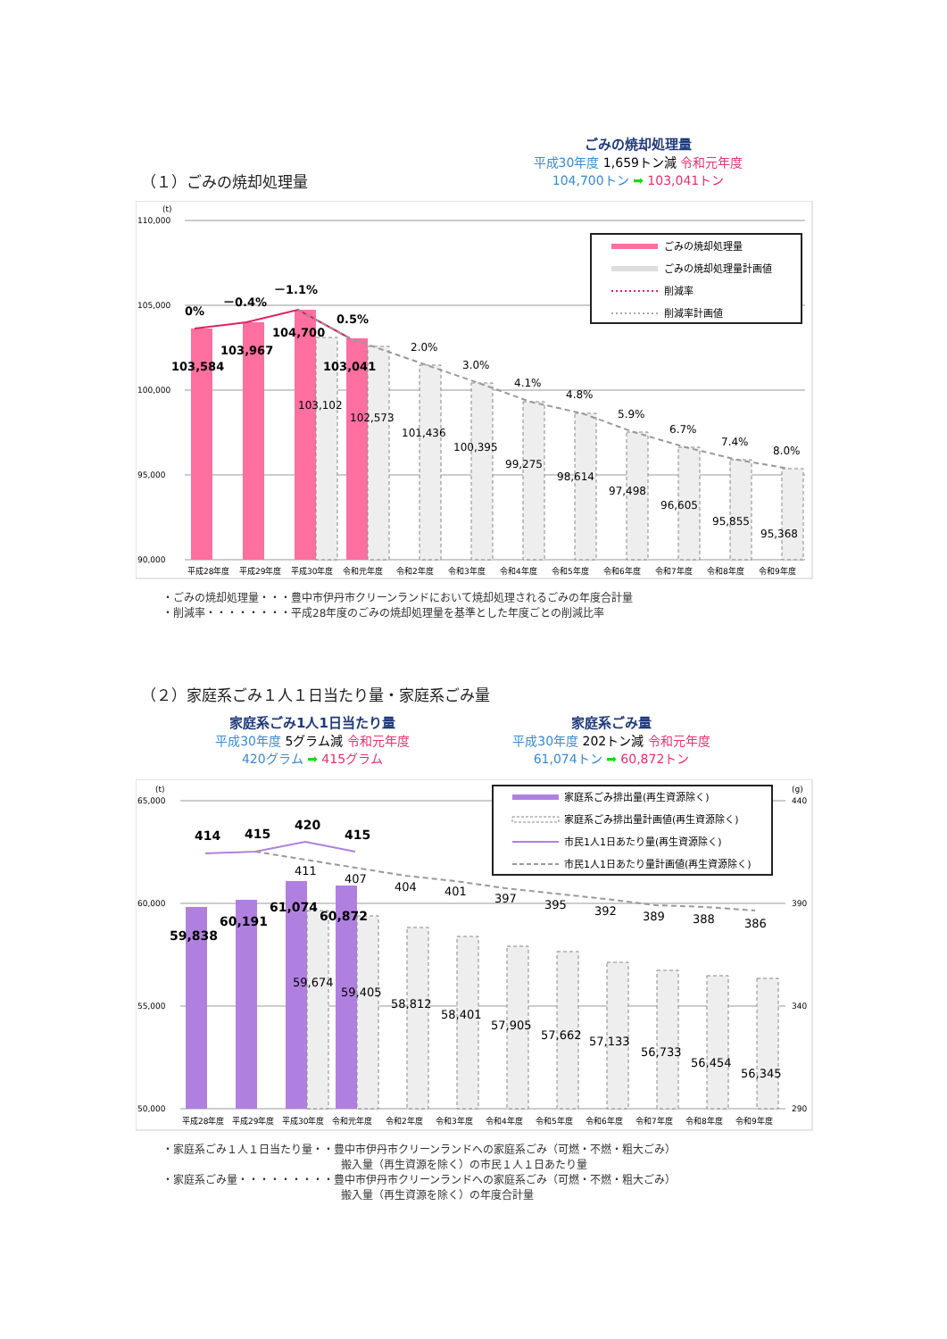ごみの焼却処理量
平成30年度 1,659トン減 令和元年度
104,700トン ➡ 103,041トン
（１）ごみの焼却処理量
(t)
110,000
105,000
100,000
95,000
90,000
0%
－0.4%
－1.1%
0.5%
103,584
103,967
104,700
103,041
2.0%
3.0%
4.1%
4.8%
5.9%
6.7%
7.4%
8.0%
103,102
102,573
101,436
100,395
99,275
98,614
97,498
96,605
95,855
95,368
平成28年度
平成29年度
平成30年度
令和元年度
令和2年度
令和3年度
令和4年度
令和5年度
令和6年度
令和7年度
令和8年度
令和9年度
ごみの焼却処理量
ごみの焼却処理量計画値
削減率
削減率計画値
・ごみの焼却処理量・・・豊中市伊丹市クリーンランドにおいて焼却処理されるごみの年度合計量
・削減率・・・・・・・・平成28年度のごみの焼却処理量を基準とした年度ごとの削減比率
（２）家庭系ごみ１人１日当たり量・家庭系ごみ量
家庭系ごみ1人1日当たり量
平成30年度 5グラム減 令和元年度
420グラム ➡ 415グラム
家庭系ごみ量
平成30年度 202トン減 令和元年度
61,074トン ➡ 60,872トン
(t)
(g)
65,000
60,000
55,000
50,000
440
390
340
290
414
415
420
415
59,838
60,191
61,074
60,872
411
407
404
401
397
395
392
389
388
386
59,674
59,405
58,812
58,401
57,905
57,662
57,133
56,733
56,454
56,345
平成28年度
平成29年度
平成30年度
令和元年度
令和2年度
令和3年度
令和4年度
令和5年度
令和6年度
令和7年度
令和8年度
令和9年度
家庭系ごみ排出量(再生資源除く)
家庭系ごみ排出量計画値(再生資源除く)
市民1人1日あたり量(再生資源除く)
市民1人1日あたり量計画値(再生資源除く)
・家庭系ごみ１人１日当たり量・・豊中市伊丹市クリーンランドへの家庭系ごみ（可燃・不燃・粗大ごみ）
搬入量（再生資源を除く）の市民１人１日あたり量
・家庭系ごみ量・・・・・・・・・豊中市伊丹市クリーンランドへの家庭系ごみ（可燃・不燃・粗大ごみ）
搬入量（再生資源を除く）の年度合計量